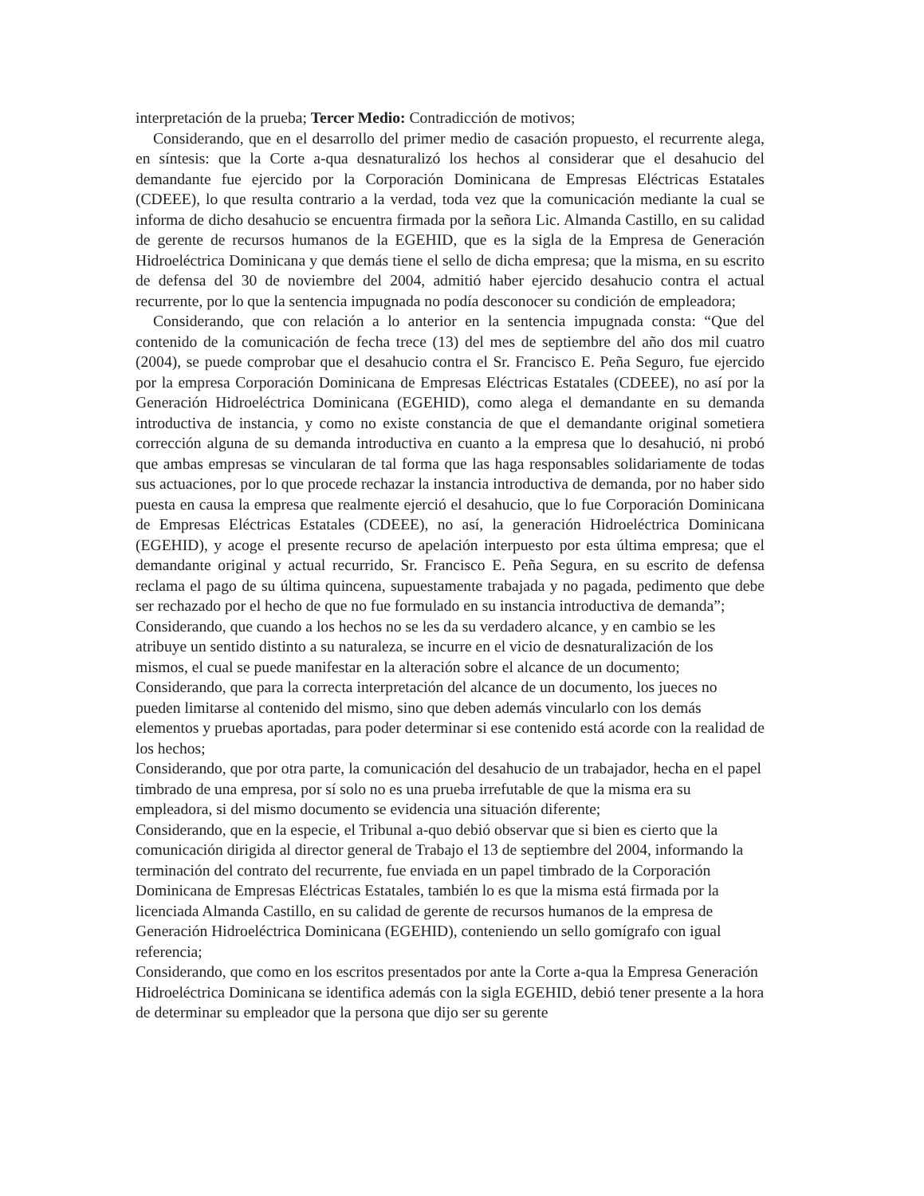interpretación de la prueba; Tercer Medio: Contradicción de motivos;
Considerando, que en el desarrollo del primer medio de casación propuesto, el recurrente alega, en síntesis: que la Corte a-qua desnaturalizó los hechos al considerar que el desahucio del demandante fue ejercido por la Corporación Dominicana de Empresas Eléctricas Estatales (CDEEE), lo que resulta contrario a la verdad, toda vez que la comunicación mediante la cual se informa de dicho desahucio se encuentra firmada por la señora Lic. Almanda Castillo, en su calidad de gerente de recursos humanos de la EGEHID, que es la sigla de la Empresa de Generación Hidroeléctrica Dominicana y que demás tiene el sello de dicha empresa; que la misma, en su escrito de defensa del 30 de noviembre del 2004, admitió haber ejercido desahucio contra el actual recurrente, por lo que la sentencia impugnada no podía desconocer su condición de empleadora;
Considerando, que con relación a lo anterior en la sentencia impugnada consta: “Que del contenido de la comunicación de fecha trece (13) del mes de septiembre del año dos mil cuatro (2004), se puede comprobar que el desahucio contra el Sr. Francisco E. Peña Seguro, fue ejercido por la empresa Corporación Dominicana de Empresas Eléctricas Estatales (CDEEE), no así por la Generación Hidroeléctrica Dominicana (EGEHID), como alega el demandante en su demanda introductiva de instancia, y como no existe constancia de que el demandante original sometiera corrección alguna de su demanda introductiva en cuanto a la empresa que lo desahució, ni probó que ambas empresas se vincularan de tal forma que las haga responsables solidariamente de todas sus actuaciones, por lo que procede rechazar la instancia introductiva de demanda, por no haber sido puesta en causa la empresa que realmente ejerció el desahucio, que lo fue Corporación Dominicana de Empresas Eléctricas Estatales (CDEEE), no así, la generación Hidroeléctrica Dominicana (EGEHID), y acoge el presente recurso de apelación interpuesto por esta última empresa; que el demandante original y actual recurrido, Sr. Francisco E. Peña Segura, en su escrito de defensa reclama el pago de su última quincena, supuestamente trabajada y no pagada, pedimento que debe ser rechazado por el hecho de que no fue formulado en su instancia introductiva de demanda”;
Considerando, que cuando a los hechos no se les da su verdadero alcance, y en cambio se les atribuye un sentido distinto a su naturaleza, se incurre en el vicio de desnaturalización de los mismos, el cual se puede manifestar en la alteración sobre el alcance de un documento;
Considerando, que para la correcta interpretación del alcance de un documento, los jueces no pueden limitarse al contenido del mismo, sino que deben además vincularlo con los demás elementos y pruebas aportadas, para poder determinar si ese contenido está acorde con la realidad de los hechos;
Considerando, que por otra parte, la comunicación del desahucio de un trabajador, hecha en el papel timbrado de una empresa, por sí solo no es una prueba irrefutable de que la misma era su empleadora, si del mismo documento se evidencia una situación diferente;
Considerando, que en la especie, el Tribunal a-quo debió observar que si bien es cierto que la comunicación dirigida al director general de Trabajo el 13 de septiembre del 2004, informando la terminación del contrato del recurrente, fue enviada en un papel timbrado de la Corporación Dominicana de Empresas Eléctricas Estatales, también lo es que la misma está firmada por la licenciada Almanda Castillo, en su calidad de gerente de recursos humanos de la empresa de Generación Hidroeléctrica Dominicana (EGEHID), conteniendo un sello gomígrafo con igual referencia;
Considerando, que como en los escritos presentados por ante la Corte a-qua la Empresa Generación Hidroeléctrica Dominicana se identifica además con la sigla EGEHID, debió tener presente a la hora de determinar su empleador que la persona que dijo ser su gerente